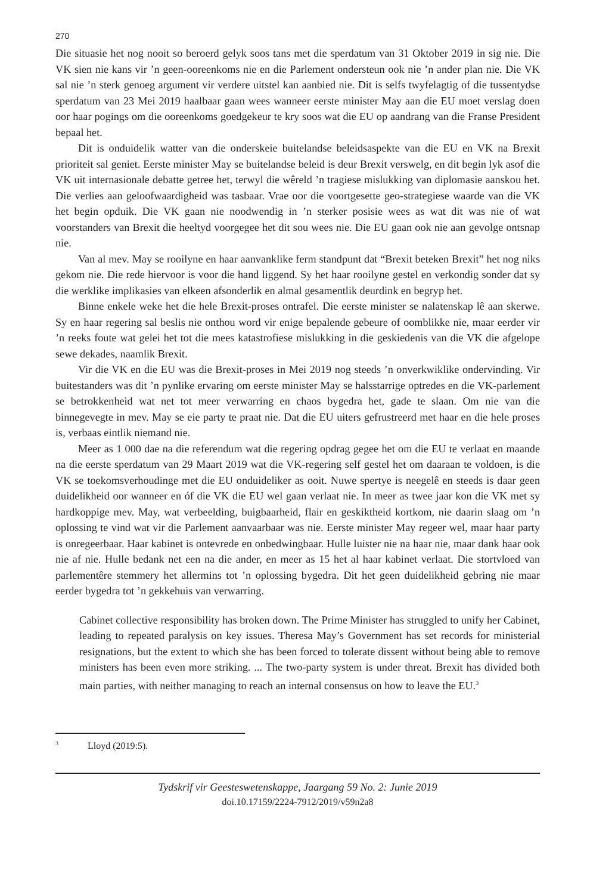270
Die situasie het nog nooit so beroerd gelyk soos tans met die sperdatum van 31 Oktober 2019 in sig nie. Die VK sien nie kans vir ’n geen-ooreenkoms nie en die Parlement ondersteun ook nie ’n ander plan nie. Die VK sal nie ’n sterk genoeg argument vir verdere uitstel kan aanbied nie. Dit is selfs twyfelagtig of die tussentydse sperdatum van 23 Mei 2019 haalbaar gaan wees wanneer eerste minister May aan die EU moet verslag doen oor haar pogings om die ooreenkoms goedgekeur te kry soos wat die EU op aandrang van die Franse President bepaal het.
Dit is onduidelik watter van die onderskeie buitelandse beleidsaspekte van die EU en VK na Brexit prioriteit sal geniet. Eerste minister May se buitelandse beleid is deur Brexit verswelg, en dit begin lyk asof die VK uit internasionale debatte getree het, terwyl die wêreld ’n tragiese mislukking van diplomasie aanskou het. Die verlies aan geloofwaardigheid was tasbaar. Vrae oor die voortgesette geo-strategiese waarde van die VK het begin opduik. Die VK gaan nie noodwendig in ’n sterker posisie wees as wat dit was nie of wat voorstanders van Brexit die heeltyd voorgegee het dit sou wees nie. Die EU gaan ook nie aan gevolge ontsnap nie.
Van al mev. May se rooilyne en haar aanvanklike ferm standpunt dat “Brexit beteken Brexit” het nog niks gekom nie. Die rede hiervoor is voor die hand liggend. Sy het haar rooilyne gestel en verkondig sonder dat sy die werklike implikasies van elkeen afsonderlik en almal gesamentlik deurdink en begryp het.
Binne enkele weke het die hele Brexit-proses ontrafel. Die eerste minister se nalatenskap lê aan skerwe. Sy en haar regering sal beslis nie onthou word vir enige bepalende gebeure of oomblikke nie, maar eerder vir ’n reeks foute wat gelei het tot die mees katastrofiese mislukking in die geskiedenis van die VK die afgelope sewe dekades, naamlik Brexit.
Vir die VK en die EU was die Brexit-proses in Mei 2019 nog steeds ’n onverkwiklike ondervinding. Vir buitestanders was dit ’n pynlike ervaring om eerste minister May se halsstarrige optredes en die VK-parlement se betrokkenheid wat net tot meer verwarring en chaos bygedra het, gade te slaan. Om nie van die binnegevegte in mev. May se eie party te praat nie. Dat die EU uiters gefrustreerd met haar en die hele proses is, verbaas eintlik niemand nie.
Meer as 1 000 dae na die referendum wat die regering opdrag gegee het om die EU te verlaat en maande na die eerste sperdatum van 29 Maart 2019 wat die VK-regering self gestel het om daaraan te voldoen, is die VK se toekomsverhoudinge met die EU onduideliker as ooit. Nuwe spertye is neegelê en steeds is daar geen duidelikheid oor wanneer en óf die VK die EU wel gaan verlaat nie. In meer as twee jaar kon die VK met sy hardkoppige mev. May, wat verbeelding, buigbaarheid, flair en geskiktheid kortkom, nie daarin slaag om ’n oplossing te vind wat vir die Parlement aanvaarbaar was nie. Eerste minister May regeer wel, maar haar party is onregeerbaar. Haar kabinet is ontevrede en onbedwingbaar. Hulle luister nie na haar nie, maar dank haar ook nie af nie. Hulle bedank net een na die ander, en meer as 15 het al haar kabinet verlaat. Die stortvloed van parlementêre stemmery het allermins tot ’n oplossing bygedra. Dit het geen duidelikheid gebring nie maar eerder bygedra tot ’n gekkehuis van verwarring.
Cabinet collective responsibility has broken down. The Prime Minister has struggled to unify her Cabinet, leading to repeated paralysis on key issues. Theresa May’s Government has set records for ministerial resignations, but the extent to which she has been forced to tolerate dissent without being able to remove ministers has been even more striking. ... The two-party system is under threat. Brexit has divided both main parties, with neither managing to reach an internal consensus on how to leave the EU.<sup>3</sup>
<sup>3</sup> Lloyd (2019:5).
Tydskrif vir Geesteswetenskappe, Jaargang 59 No. 2: Junie 2019
doi.10.17159/2224-7912/2019/v59n2a8